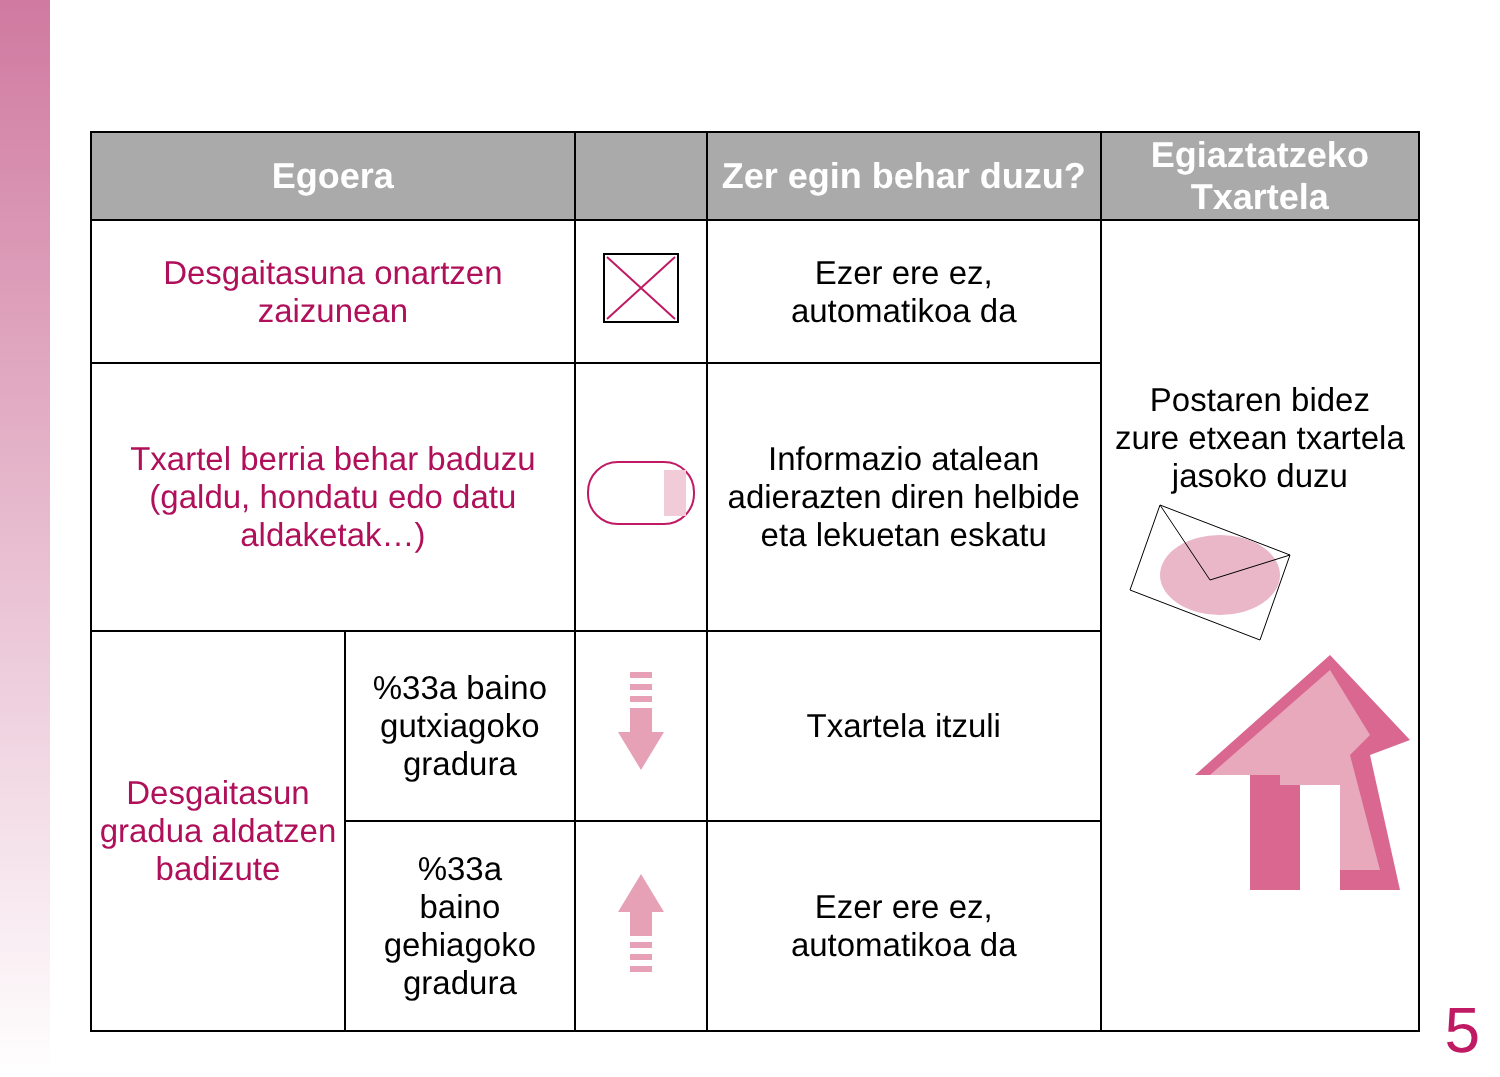| Egoera | | | Zer egin behar duzu? | Egiaztatzeko Txartela |
| --- | --- | --- | --- | --- |
| Desgaitasuna onartzen zaizunean | | | Ezer ere ez, automatikoa da | Postaren bidez zure etxean txartela jasoko duzu |
| Txartel berria behar baduzu (galdu, hondatu edo datu aldaketak…) | | | Informazio atalean adierazten diren helbide eta lekuetan eskatu | |
| Desgaitasun gradua aldatzen badizute | %33a baino gutxiagoko gradura | | Txartela itzuli | |
| | %33a baino gehiagoko gradura | | Ezer ere ez, automatikoa da | |
5